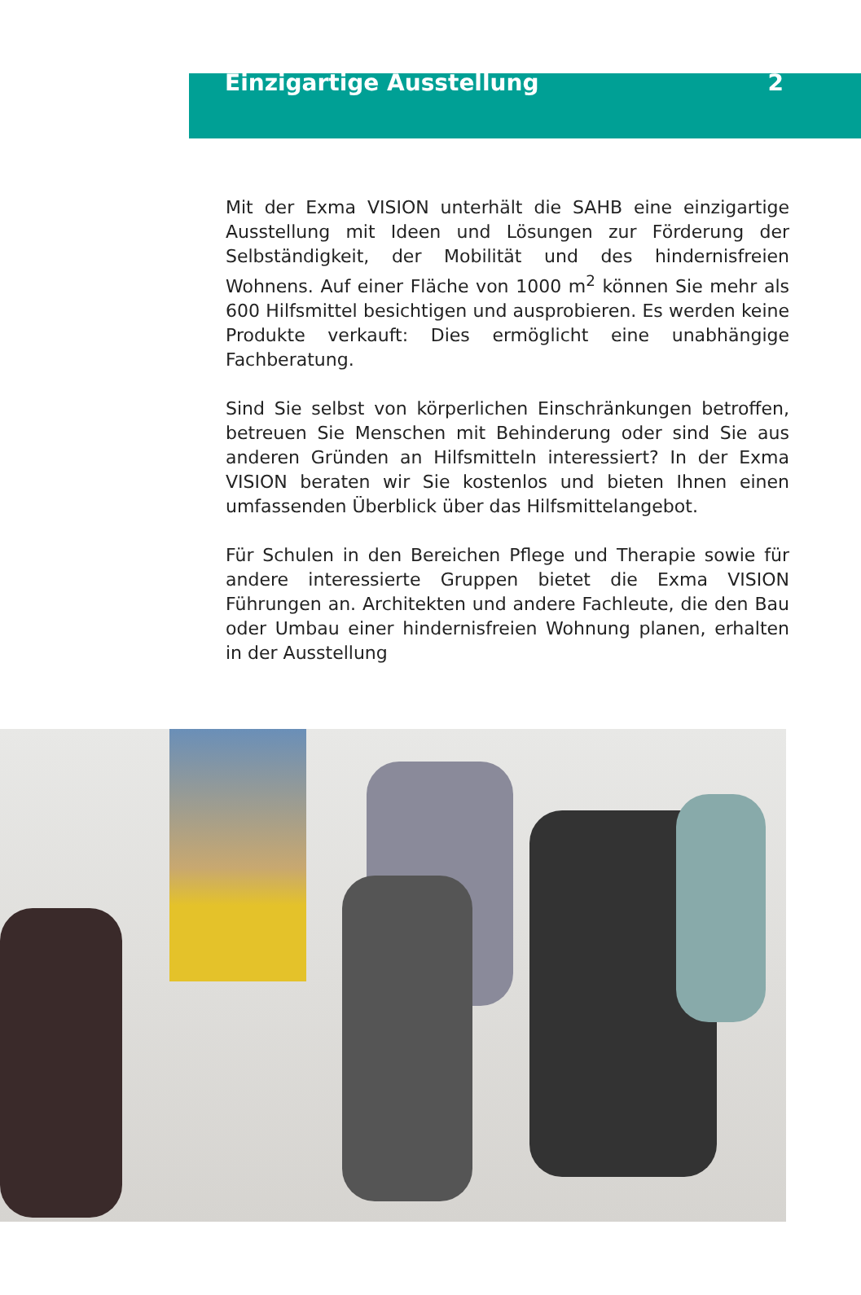Einzigartige Ausstellung 2
Mit der Exma VISION unterhält die SAHB eine einzigartige Ausstellung mit Ideen und Lösungen zur Förderung der Selbständigkeit, der Mobilität und des hindernisfreien Wohnens. Auf einer Fläche von 1000 m<sup>2</sup> können Sie mehr als 600 Hilfsmittel besichtigen und ausprobieren. Es werden keine Produkte verkauft: Dies ermöglicht eine unabhängige Fachberatung.
Sind Sie selbst von körperlichen Einschränkungen betroffen, betreuen Sie Menschen mit Behinderung oder sind Sie aus anderen Gründen an Hilfsmitteln interessiert? In der Exma VISION beraten wir Sie kostenlos und bieten Ihnen einen umfassenden Überblick über das Hilfsmittelangebot.
Für Schulen in den Bereichen Pflege und Therapie sowie für andere interessierte Gruppen bietet die Exma VISION Führungen an. Architekten und andere Fachleute, die den Bau oder Umbau einer hindernisfreien Wohnung planen, erhalten in der Ausstellung